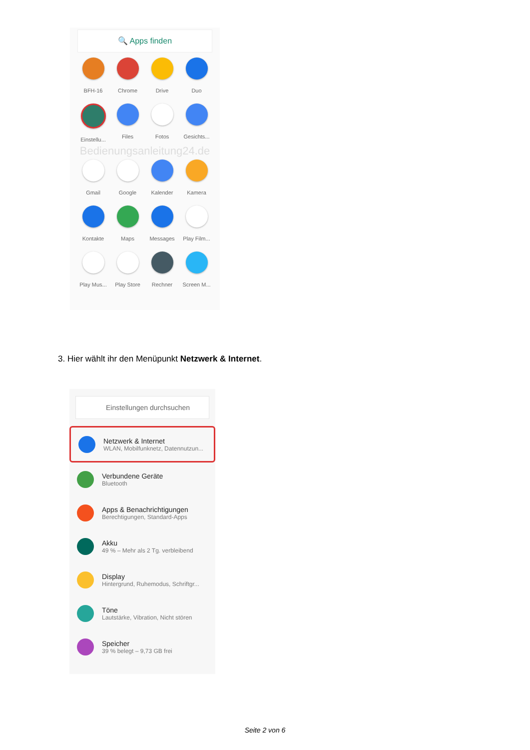🔍 Apps finden
BFH-16
Chrome
Drive
Duo
Einstellu...
Files
Fotos
Gesichts...
Bedienungsanleitung24.de
Gmail
Google
Kalender
Kamera
Kontakte
Maps
Messages
Play Film...
Play Mus...
Play Store
Rechner
Screen M...
3. Hier wählt ihr den Menüpunkt Netzwerk & Internet.
Einstellungen durchsuchen
Netzwerk & Internet
WLAN, Mobilfunknetz, Datennutzun...
Verbundene Geräte
Bluetooth
Apps & Benachrichtigungen
Berechtigungen, Standard-Apps
Akku
49 % – Mehr als 2 Tg. verbleibend
Display
Hintergrund, Ruhemodus, Schriftgr...
Töne
Lautstärke, Vibration, Nicht stören
Speicher
39 % belegt – 9,73 GB frei
Seite 2 von 6